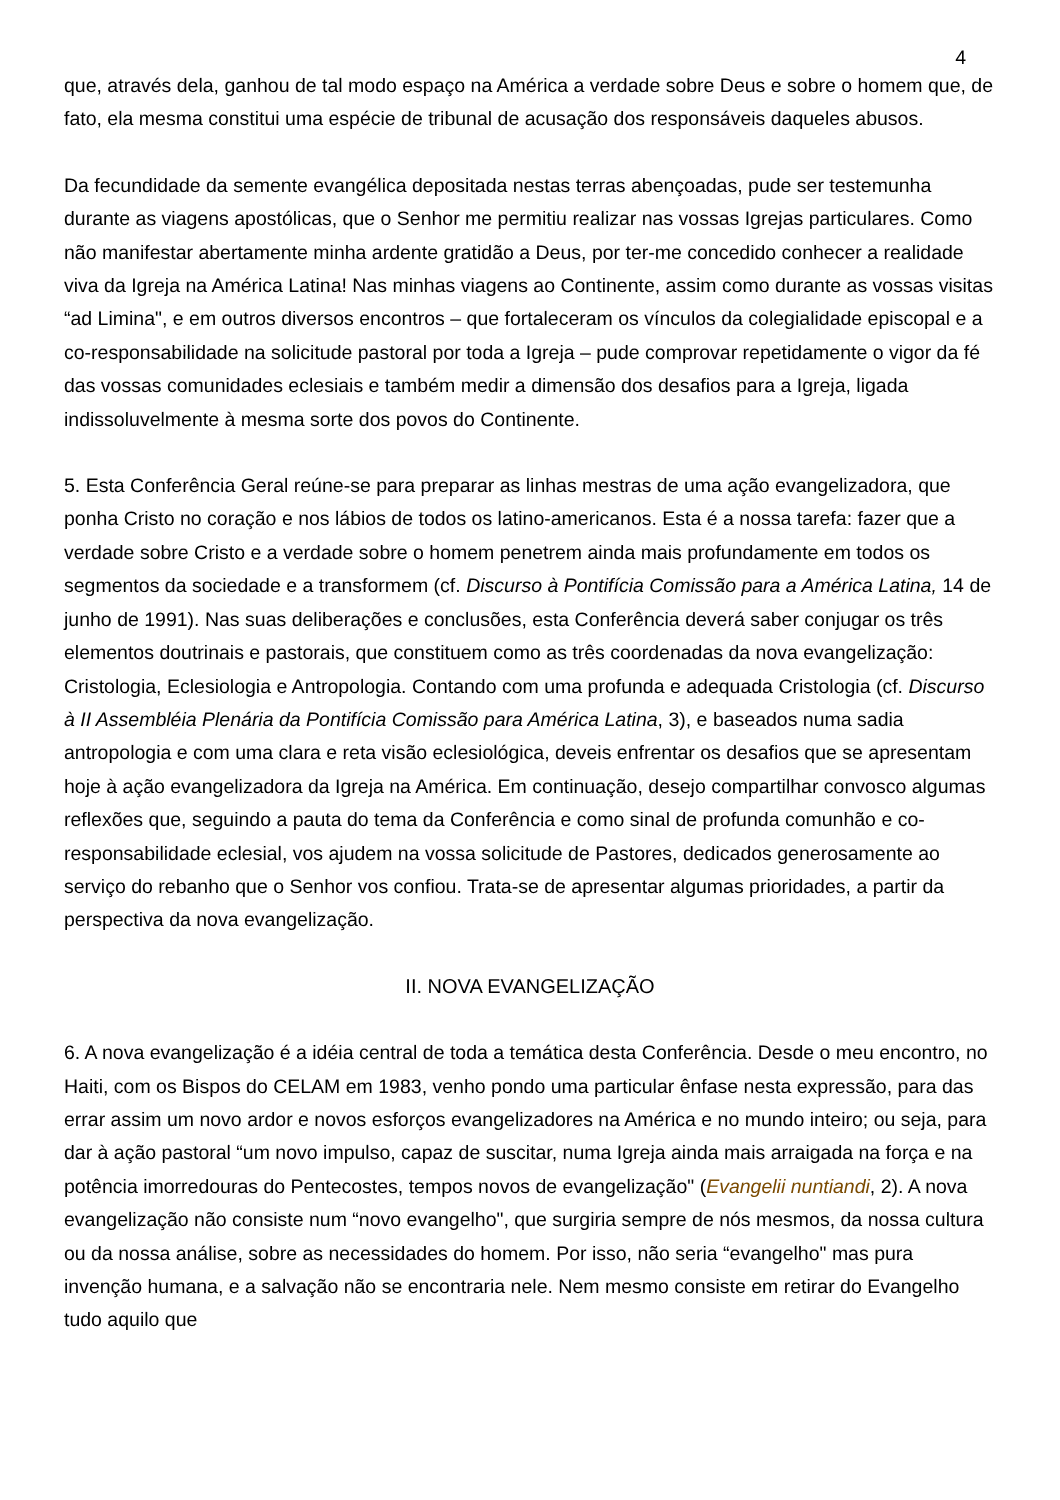4
que, através dela, ganhou de tal modo espaço na América a verdade sobre Deus e sobre o homem que, de fato, ela mesma constitui uma espécie de tribunal de acusação dos responsáveis daqueles abusos.
Da fecundidade da semente evangélica depositada nestas terras abençoadas, pude ser testemunha durante as viagens apostólicas, que o Senhor me permitiu realizar nas vossas Igrejas particulares. Como não manifestar abertamente minha ardente gratidão a Deus, por ter-me concedido conhecer a realidade viva da Igreja na América Latina! Nas minhas viagens ao Continente, assim como durante as vossas visitas “ad Limina", e em outros diversos encontros – que fortaleceram os vínculos da colegialidade episcopal e a co-responsabilidade na solicitude pastoral por toda a Igreja – pude comprovar repetidamente o vigor da fé das vossas comunidades eclesiais e também medir a dimensão dos desafios para a Igreja, ligada indissoluvelmente à mesma sorte dos povos do Continente.
5. Esta Conferência Geral reúne-se para preparar as linhas mestras de uma ação evangelizadora, que ponha Cristo no coração e nos lábios de todos os latino-americanos. Esta é a nossa tarefa: fazer que a verdade sobre Cristo e a verdade sobre o homem penetrem ainda mais profundamente em todos os segmentos da sociedade e a transformem (cf. Discurso à Pontifícia Comissão para a América Latina, 14 de junho de 1991). Nas suas deliberações e conclusões, esta Conferência deverá saber conjugar os três elementos doutrinais e pastorais, que constituem como as três coordenadas da nova evangelização: Cristologia, Eclesiologia e Antropologia. Contando com uma profunda e adequada Cristologia (cf. Discurso à II Assembléia Plenária da Pontifícia Comissão para América Latina, 3), e baseados numa sadia antropologia e com uma clara e reta visão eclesiológica, deveis enfrentar os desafios que se apresentam hoje à ação evangelizadora da Igreja na América. Em continuação, desejo compartilhar convosco algumas reflexões que, seguindo a pauta do tema da Conferência e como sinal de profunda comunhão e co-responsabilidade eclesial, vos ajudem na vossa solicitude de Pastores, dedicados generosamente ao serviço do rebanho que o Senhor vos confiou. Trata-se de apresentar algumas prioridades, a partir da perspectiva da nova evangelização.
II. NOVA EVANGELIZAÇÃO
6. A nova evangelização é a idéia central de toda a temática desta Conferência. Desde o meu encontro, no Haiti, com os Bispos do CELAM em 1983, venho pondo uma particular ênfase nesta expressão, para das errar assim um novo ardor e novos esforços evangelizadores na América e no mundo inteiro; ou seja, para dar à ação pastoral “um novo impulso, capaz de suscitar, numa Igreja ainda mais arraigada na força e na potência imorredouras do Pentecostes, tempos novos de evangelização" (Evangelii nuntiandi, 2). A nova evangelização não consiste num “novo evangelho", que surgiria sempre de nós mesmos, da nossa cultura ou da nossa análise, sobre as necessidades do homem. Por isso, não seria “evangelho" mas pura invenção humana, e a salvação não se encontraria nele. Nem mesmo consiste em retirar do Evangelho tudo aquilo que